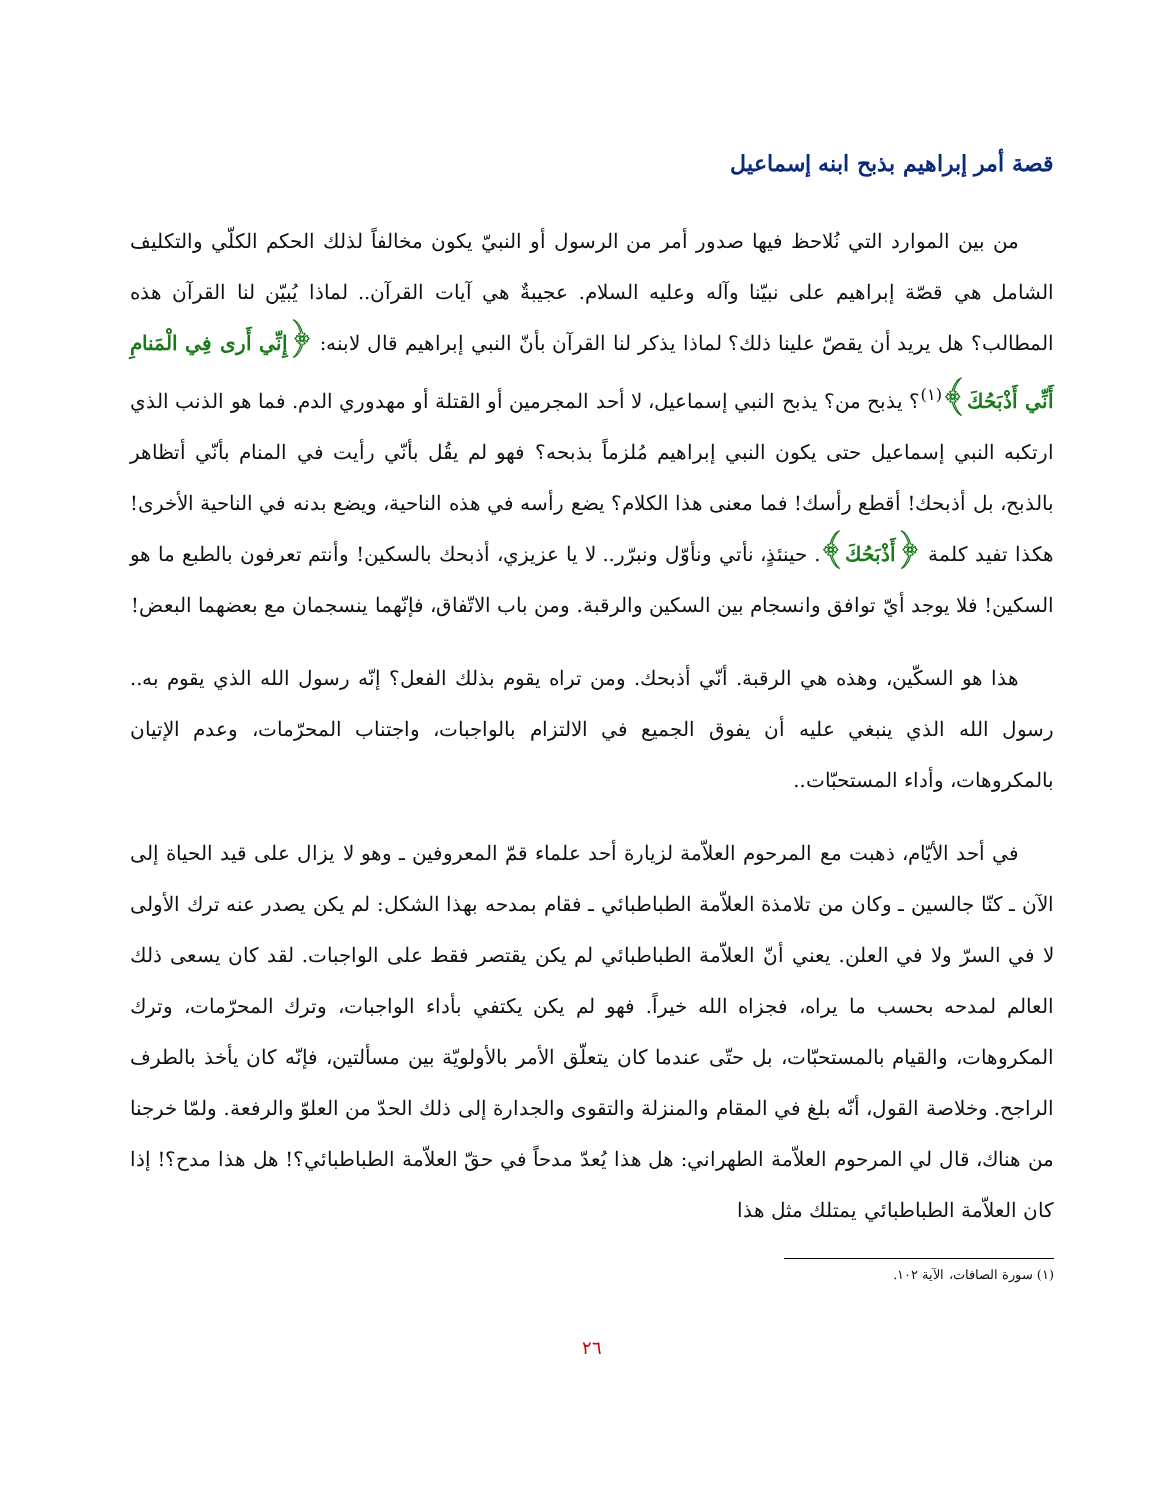قصة أمر إبراهيم بذبح ابنه إسماعيل
من بين الموارد التي نُلاحظ فيها صدور أمر من الرسول أو النبيّ يكون مخالفاً لذلك الحكم الكلّي والتكليف الشامل هي قصّة إبراهيم على نبيّنا وآله وعليه السلام. عجيبةٌ هي آيات القرآن.. لماذا يُبيّن لنا القرآن هذه المطالب؟ هل يريد أن يقصّ علينا ذلك؟ لماذا يذكر لنا القرآن بأنّ النبي إبراهيم قال لابنه: ﴿إِنِّي أَرى فِي الْمَنامِ أَنِّي أَذْبَحُكَ﴾<sup>(١)</sup>؟ يذبح من؟ يذبح النبي إسماعيل، لا أحد المجرمين أو القتلة أو مهدوري الدم. فما هو الذنب الذي ارتكبه النبي إسماعيل حتى يكون النبي إبراهيم مُلزماً بذبحه؟ فهو لم يقُل بأنّي رأيت في المنام بأنّي أتظاهر بالذبح، بل أذبحك! أقطع رأسك! فما معنى هذا الكلام؟ يضع رأسه في هذه الناحية، ويضع بدنه في الناحية الأخرى! هكذا تفيد كلمة ﴿أَذْبَحُكَ﴾. حينئذٍ، نأتي ونأوّل ونبرّر.. لا يا عزيزي، أذبحك بالسكين! وأنتم تعرفون بالطبع ما هو السكين! فلا يوجد أيّ توافق وانسجام بين السكين والرقبة. ومن باب الاتّفاق، فإنّهما ينسجمان مع بعضهما البعض!
هذا هو السكّين، وهذه هي الرقبة. أنّي أذبحك. ومن تراه يقوم بذلك الفعل؟ إنّه رسول الله الذي يقوم به.. رسول الله الذي ينبغي عليه أن يفوق الجميع في الالتزام بالواجبات، واجتناب المحرّمات، وعدم الإتيان بالمكروهات، وأداء المستحبّات..
في أحد الأيّام، ذهبت مع المرحوم العلاّمة لزيارة أحد علماء قمّ المعروفين ـ وهو لا يزال على قيد الحياة إلى الآن ـ كنّا جالسين ـ وكان من تلامذة العلاّمة الطباطبائي ـ فقام بمدحه بهذا الشكل: لم يكن يصدر عنه ترك الأولى لا في السرّ ولا في العلن. يعني أنّ العلاّمة الطباطبائي لم يكن يقتصر فقط على الواجبات. لقد كان يسعى ذلك العالم لمدحه بحسب ما يراه، فجزاه الله خيراً. فهو لم يكن يكتفي بأداء الواجبات، وترك المحرّمات، وترك المكروهات، والقيام بالمستحبّات، بل حتّى عندما كان يتعلّق الأمر بالأولويّة بين مسألتين، فإنّه كان يأخذ بالطرف الراجح. وخلاصة القول، أنّه بلغ في المقام والمنزلة والتقوى والجدارة إلى ذلك الحدّ من العلوّ والرفعة. ولمّا خرجنا من هناك، قال لي المرحوم العلاّمة الطهراني: هل هذا يُعدّ مدحاً في حقّ العلاّمة الطباطبائي؟! هل هذا مدح؟! إذا كان العلاّمة الطباطبائي يمتلك مثل هذا
(١) سورة الصافات، الآية ١٠٢.
٢٦